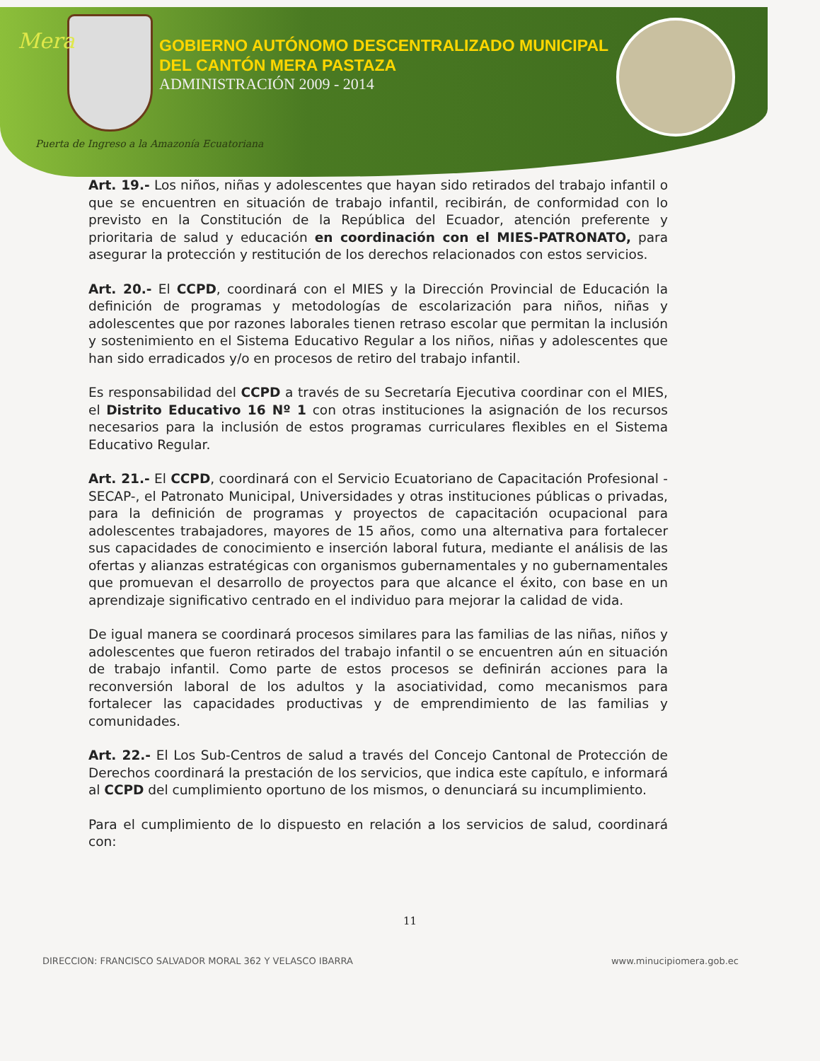Mera
GOBIERNO AUTÓNOMO DESCENTRALIZADO MUNICIPAL
DEL CANTÓN MERA PASTAZA
ADMINISTRACIÓN 2009 - 2014
Puerta de Ingreso a la Amazonía Ecuatoriana
Art. 19.- Los niños, niñas y adolescentes que hayan sido retirados del trabajo infantil o que se encuentren en situación de trabajo infantil, recibirán, de conformidad con lo previsto en la Constitución de la República del Ecuador, atención preferente y prioritaria de salud y educación en coordinación con el MIES-PATRONATO, para asegurar la protección y restitución de los derechos relacionados con estos servicios.
Art. 20.- El CCPD, coordinará con el MIES y la Dirección Provincial de Educación la definición de programas y metodologías de escolarización para niños, niñas y adolescentes que por razones laborales tienen retraso escolar que permitan la inclusión y sostenimiento en el Sistema Educativo Regular a los niños, niñas y adolescentes que han sido erradicados y/o en procesos de retiro del trabajo infantil.
Es responsabilidad del CCPD a través de su Secretaría Ejecutiva coordinar con el MIES, el Distrito Educativo 16 Nº 1 con otras instituciones la asignación de los recursos necesarios para la inclusión de estos programas curriculares flexibles en el Sistema Educativo Regular.
Art. 21.- El CCPD, coordinará con el Servicio Ecuatoriano de Capacitación Profesional -SECAP-, el Patronato Municipal, Universidades y otras instituciones públicas o privadas, para la definición de programas y proyectos de capacitación ocupacional para adolescentes trabajadores, mayores de 15 años, como una alternativa para fortalecer sus capacidades de conocimiento e inserción laboral futura, mediante el análisis de las ofertas y alianzas estratégicas con organismos gubernamentales y no gubernamentales que promuevan el desarrollo de proyectos para que alcance el éxito, con base en un aprendizaje significativo centrado en el individuo para mejorar la calidad de vida.
De igual manera se coordinará procesos similares para las familias de las niñas, niños y adolescentes que fueron retirados del trabajo infantil o se encuentren aún en situación de trabajo infantil. Como parte de estos procesos se definirán acciones para la reconversión laboral de los adultos y la asociatividad, como mecanismos para fortalecer las capacidades productivas y de emprendimiento de las familias y comunidades.
Art. 22.- El Los Sub-Centros de salud a través del Concejo Cantonal de Protección de Derechos coordinará la prestación de los servicios, que indica este capítulo, e informará al CCPD del cumplimiento oportuno de los mismos, o denunciará su incumplimiento.
Para el cumplimiento de lo dispuesto en relación a los servicios de salud, coordinará con:
11
DIRECCION: FRANCISCO SALVADOR MORAL 362 Y VELASCO IBARRA www.minucipiomera.gob.ec